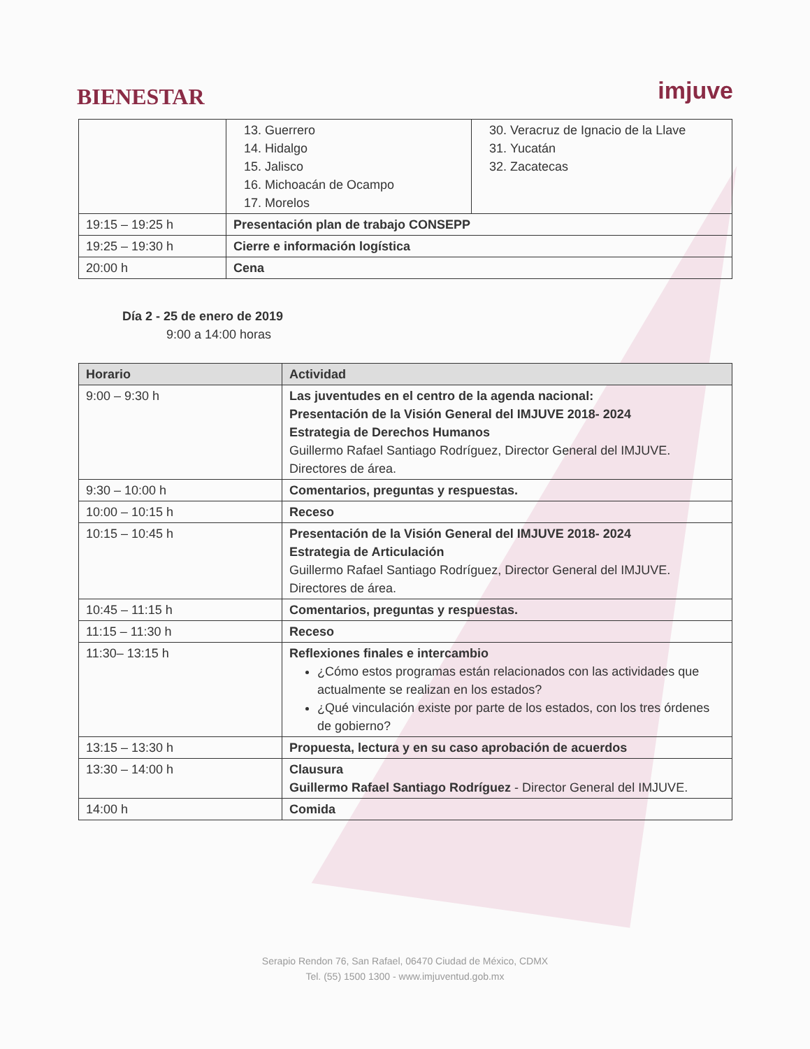BIENESTAR
imjuve
| | 13. Guerrero 14. Hidalgo 15. Jalisco 16. Michoacán de Ocampo 17. Morelos | 30. Veracruz de Ignacio de la Llave 31. Yucatán 32. Zacatecas |
| 19:15 – 19:25 h | Presentación plan de trabajo CONSEPP | |
| 19:25 – 19:30 h | Cierre e información logística | |
| 20:00 h | Cena | |
Día 2 - 25 de enero de 2019
9:00 a 14:00 horas
| Horario | Actividad |
| --- | --- |
| 9:00 – 9:30 h | Las juventudes en el centro de la agenda nacional: Presentación de la Visión General del IMJUVE 2018- 2024 Estrategia de Derechos Humanos Guillermo Rafael Santiago Rodríguez, Director General del IMJUVE. Directores de área. |
| 9:30 – 10:00 h | Comentarios, preguntas y respuestas. |
| 10:00 – 10:15 h | Receso |
| 10:15 – 10:45 h | Presentación de la Visión General del IMJUVE 2018- 2024 Estrategia de Articulación Guillermo Rafael Santiago Rodríguez, Director General del IMJUVE. Directores de área. |
| 10:45 – 11:15 h | Comentarios, preguntas y respuestas. |
| 11:15 – 11:30 h | Receso |
| 11:30– 13:15 h | Reflexiones finales e intercambio ¿Cómo estos programas están relacionados con las actividades que actualmente se realizan en los estados? ¿Qué vinculación existe por parte de los estados, con los tres órdenes de gobierno? |
| 13:15 – 13:30 h | Propuesta, lectura y en su caso aprobación de acuerdos |
| 13:30 – 14:00 h | Clausura Guillermo Rafael Santiago Rodríguez - Director General del IMJUVE. |
| 14:00 h | Comida |
Serapio Rendon 76, San Rafael, 06470 Ciudad de México, CDMX
Tel. (55) 1500 1300 - www.imjuventud.gob.mx